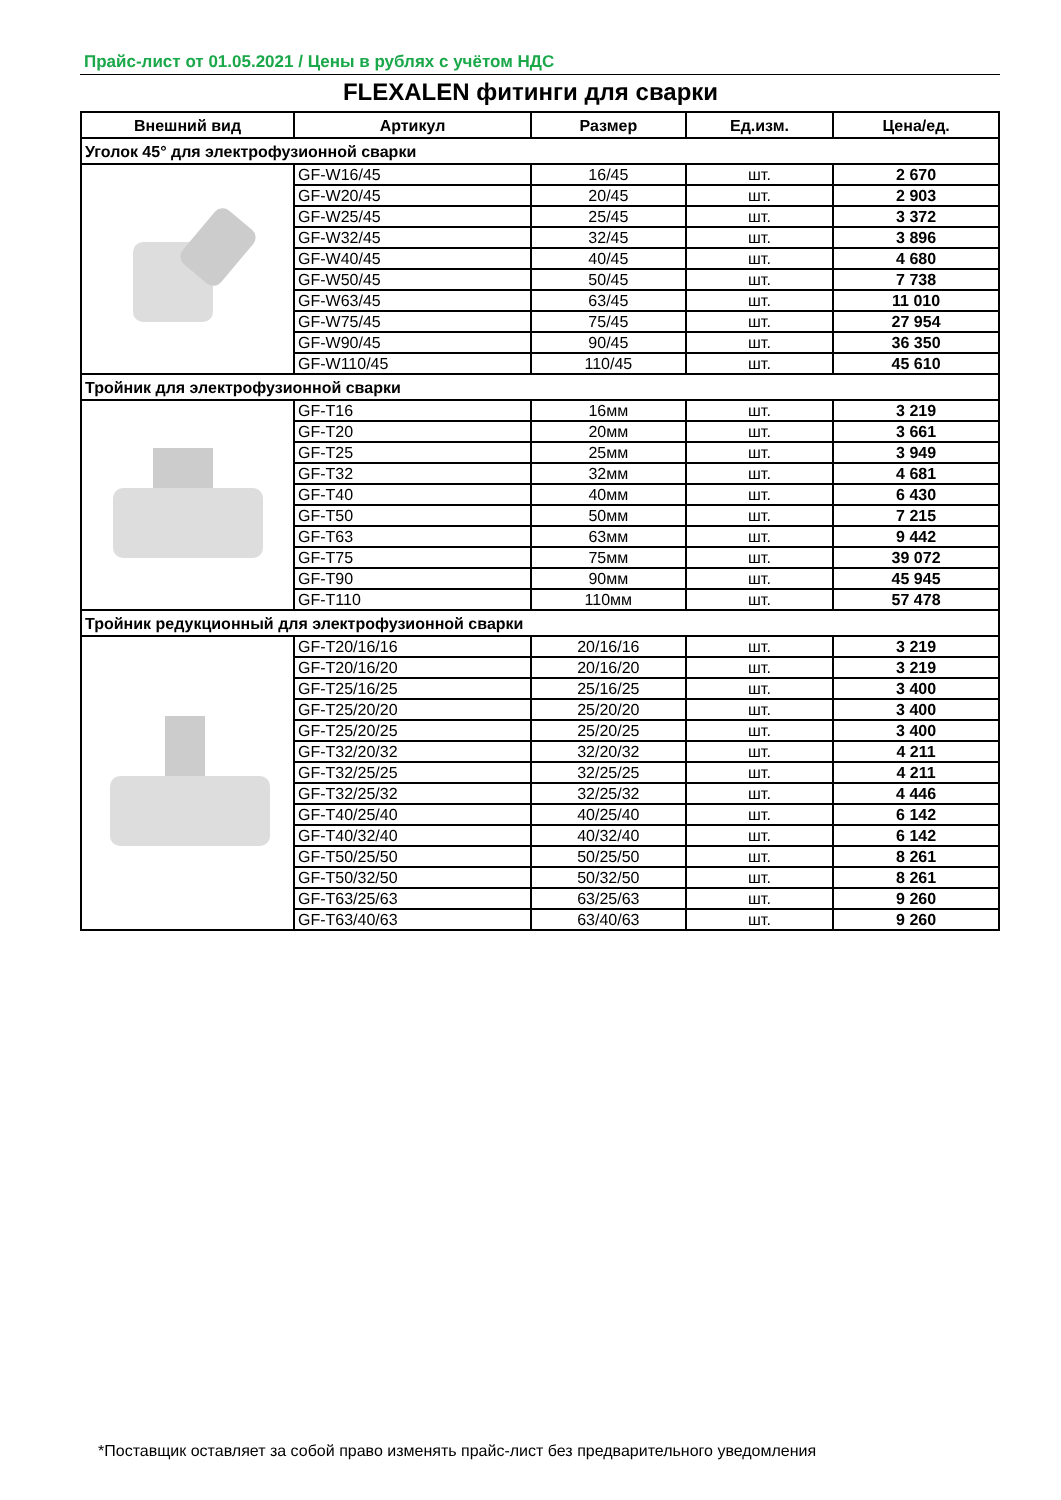Прайс-лист от 01.05.2021 / Цены в рублях с учётом НДС
FLEXALEN фитинги для сварки
| Внешний вид | Артикул | Размер | Ед.изм. | Цена/ед. |
| --- | --- | --- | --- | --- |
| Уголок 45° для электрофузионной сварки | | | | |
| | GF-W16/45 | 16/45 | шт. | 2 670 |
| | GF-W20/45 | 20/45 | шт. | 2 903 |
| | GF-W25/45 | 25/45 | шт. | 3 372 |
| | GF-W32/45 | 32/45 | шт. | 3 896 |
| | GF-W40/45 | 40/45 | шт. | 4 680 |
| | GF-W50/45 | 50/45 | шт. | 7 738 |
| | GF-W63/45 | 63/45 | шт. | 11 010 |
| | GF-W75/45 | 75/45 | шт. | 27 954 |
| | GF-W90/45 | 90/45 | шт. | 36 350 |
| | GF-W110/45 | 110/45 | шт. | 45 610 |
| Тройник для электрофузионной сварки | | | | |
| | GF-T16 | 16мм | шт. | 3 219 |
| | GF-T20 | 20мм | шт. | 3 661 |
| | GF-T25 | 25мм | шт. | 3 949 |
| | GF-T32 | 32мм | шт. | 4 681 |
| | GF-T40 | 40мм | шт. | 6 430 |
| | GF-T50 | 50мм | шт. | 7 215 |
| | GF-T63 | 63мм | шт. | 9 442 |
| | GF-T75 | 75мм | шт. | 39 072 |
| | GF-T90 | 90мм | шт. | 45 945 |
| | GF-T110 | 110мм | шт. | 57 478 |
| Тройник редукционный для электрофузионной сварки | | | | |
| | GF-T20/16/16 | 20/16/16 | шт. | 3 219 |
| | GF-T20/16/20 | 20/16/20 | шт. | 3 219 |
| | GF-T25/16/25 | 25/16/25 | шт. | 3 400 |
| | GF-T25/20/20 | 25/20/20 | шт. | 3 400 |
| | GF-T25/20/25 | 25/20/25 | шт. | 3 400 |
| | GF-T32/20/32 | 32/20/32 | шт. | 4 211 |
| | GF-T32/25/25 | 32/25/25 | шт. | 4 211 |
| | GF-T32/25/32 | 32/25/32 | шт. | 4 446 |
| | GF-T40/25/40 | 40/25/40 | шт. | 6 142 |
| | GF-T40/32/40 | 40/32/40 | шт. | 6 142 |
| | GF-T50/25/50 | 50/25/50 | шт. | 8 261 |
| | GF-T50/32/50 | 50/32/50 | шт. | 8 261 |
| | GF-T63/25/63 | 63/25/63 | шт. | 9 260 |
| | GF-T63/40/63 | 63/40/63 | шт. | 9 260 |
*Поставщик оставляет за собой право изменять прайс-лист без предварительного уведомления